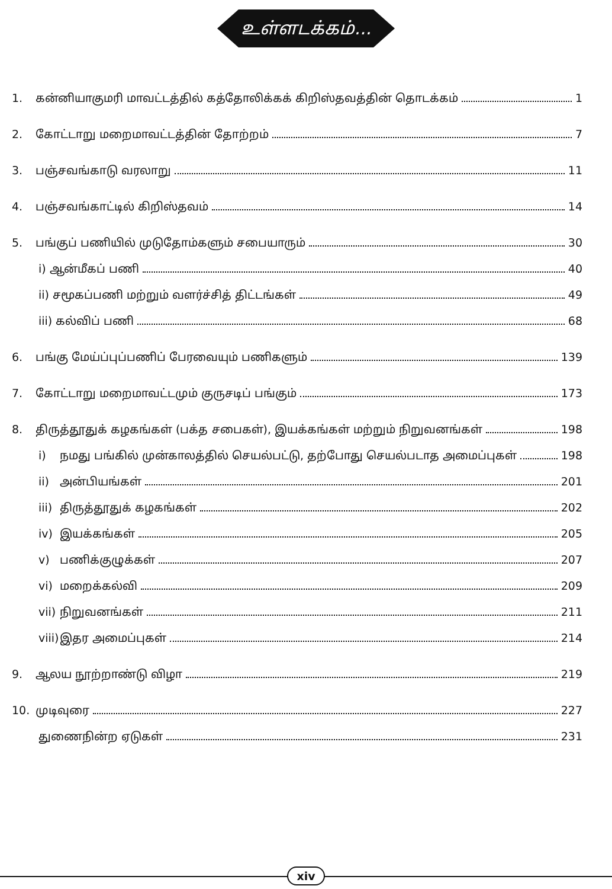உள்ளடக்கம்...
1. கன்னியாகுமரி மாவட்டத்தில் கத்தோலிக்கக் கிறிஸ்தவத்தின் தொடக்கம் 1
2. கோட்டாறு மறைமாவட்டத்தின் தோற்றம் 7
3. பஞ்சவங்காடு வரலாறு 11
4. பஞ்சவங்காட்டில் கிறிஸ்தவம் 14
5. பங்குப் பணியில் முடுதோம்களும் சபையாரும் 30
i) ஆன்மீகப் பணி 40
ii) சமூகப்பணி மற்றும் வளர்ச்சித் திட்டங்கள் 49
iii) கல்விப் பணி 68
6. பங்கு மேய்ப்புப்பணிப் பேரவையும் பணிகளும் 139
7. கோட்டாறு மறைமாவட்டமும் குருசடிப் பங்கும் 173
8. திருத்தூதுக் கழகங்கள் (பக்த சபைகள்), இயக்கங்கள் மற்றும் நிறுவனங்கள் 198
i) நமது பங்கில் முன்காலத்தில் செயல்பட்டு, தற்போது செயல்படாத அமைப்புகள் 198
ii) அன்பியங்கள் 201
iii) திருத்தூதுக் கழகங்கள் 202
iv) இயக்கங்கள் 205
v) பணிக்குழுக்கள் 207
vi) மறைக்கல்வி 209
vii) நிறுவனங்கள் 211
viii) இதர அமைப்புகள் 214
9. ஆலய நூற்றாண்டு விழா 219
10. முடிவுரை 227
துணைநின்ற ஏடுகள் 231
xiv